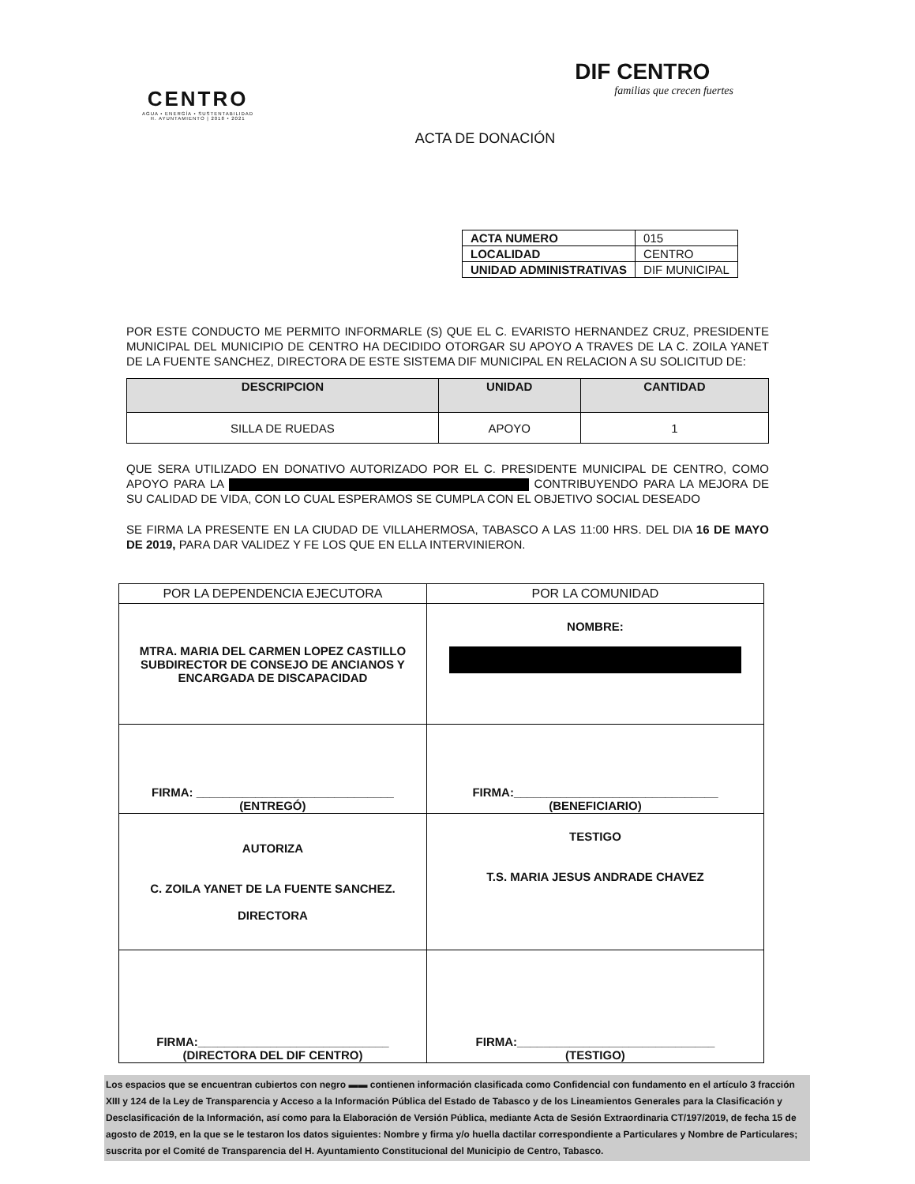CENTRO
AGUA • ENERGÍA • SUSTENTABILIDAD
H. AYUNTAMIENTO | 2018 • 2021
DIF CENTRO
familias que crecen fuertes
ACTA DE DONACIÓN
| ACTA NUMERO | 015 |
| LOCALIDAD | CENTRO |
| UNIDAD ADMINISTRATIVAS | DIF MUNICIPAL |
POR ESTE CONDUCTO ME PERMITO INFORMARLE (S) QUE EL C. EVARISTO HERNANDEZ CRUZ, PRESIDENTE MUNICIPAL DEL MUNICIPIO DE CENTRO HA DECIDIDO OTORGAR SU APOYO A TRAVES DE LA C. ZOILA YANET DE LA FUENTE SANCHEZ, DIRECTORA DE ESTE SISTEMA DIF MUNICIPAL EN RELACION A SU SOLICITUD DE:
| DESCRIPCION | UNIDAD | CANTIDAD |
| --- | --- | --- |
| SILLA DE RUEDAS | APOYO | 1 |
QUE SERA UTILIZADO EN DONATIVO AUTORIZADO POR EL C. PRESIDENTE MUNICIPAL DE CENTRO, COMO APOYO PARA LA CONTRIBUYENDO PARA LA MEJORA DE SU CALIDAD DE VIDA, CON LO CUAL ESPERAMOS SE CUMPLA CON EL OBJETIVO SOCIAL DESEADO
SE FIRMA LA PRESENTE EN LA CIUDAD DE VILLAHERMOSA, TABASCO A LAS 11:00 HRS. DEL DIA 16 DE MAYO DE 2019, PARA DAR VALIDEZ Y FE LOS QUE EN ELLA INTERVINIERON.
| POR LA DEPENDENCIA EJECUTORA | POR LA COMUNIDAD |
| --- | --- |
| MTRA. MARIA DEL CARMEN LOPEZ CASTILLO SUBDIRECTOR DE CONSEJO DE ANCIANOS Y ENCARGADA DE DISCAPACIDAD | NOMBRE: |
| FIRMA: ______________________________ (ENTREGÓ) | FIRMA:_______________________________ (BENEFICIARIO) |
| AUTORIZA C. ZOILA YANET DE LA FUENTE SANCHEZ. DIRECTORA | TESTIGO T.S. MARIA JESUS ANDRADE CHAVEZ |
| FIRMA:_____________________________ (DIRECTORA DEL DIF CENTRO) | FIRMA:______________________________ (TESTIGO) |
Los espacios que se encuentran cubiertos con negro ▬▬ contienen información clasificada como Confidencial con fundamento en el artículo 3 fracción XIII y 124 de la Ley de Transparencia y Acceso a la Información Pública del Estado de Tabasco y de los Lineamientos Generales para la Clasificación y Desclasificación de la Información, así como para la Elaboración de Versión Pública, mediante Acta de Sesión Extraordinaria CT/197/2019, de fecha 15 de agosto de 2019, en la que se le testaron los datos siguientes: Nombre y firma y/o huella dactilar correspondiente a Particulares y Nombre de Particulares; suscrita por el Comité de Transparencia del H. Ayuntamiento Constitucional del Municipio de Centro, Tabasco.